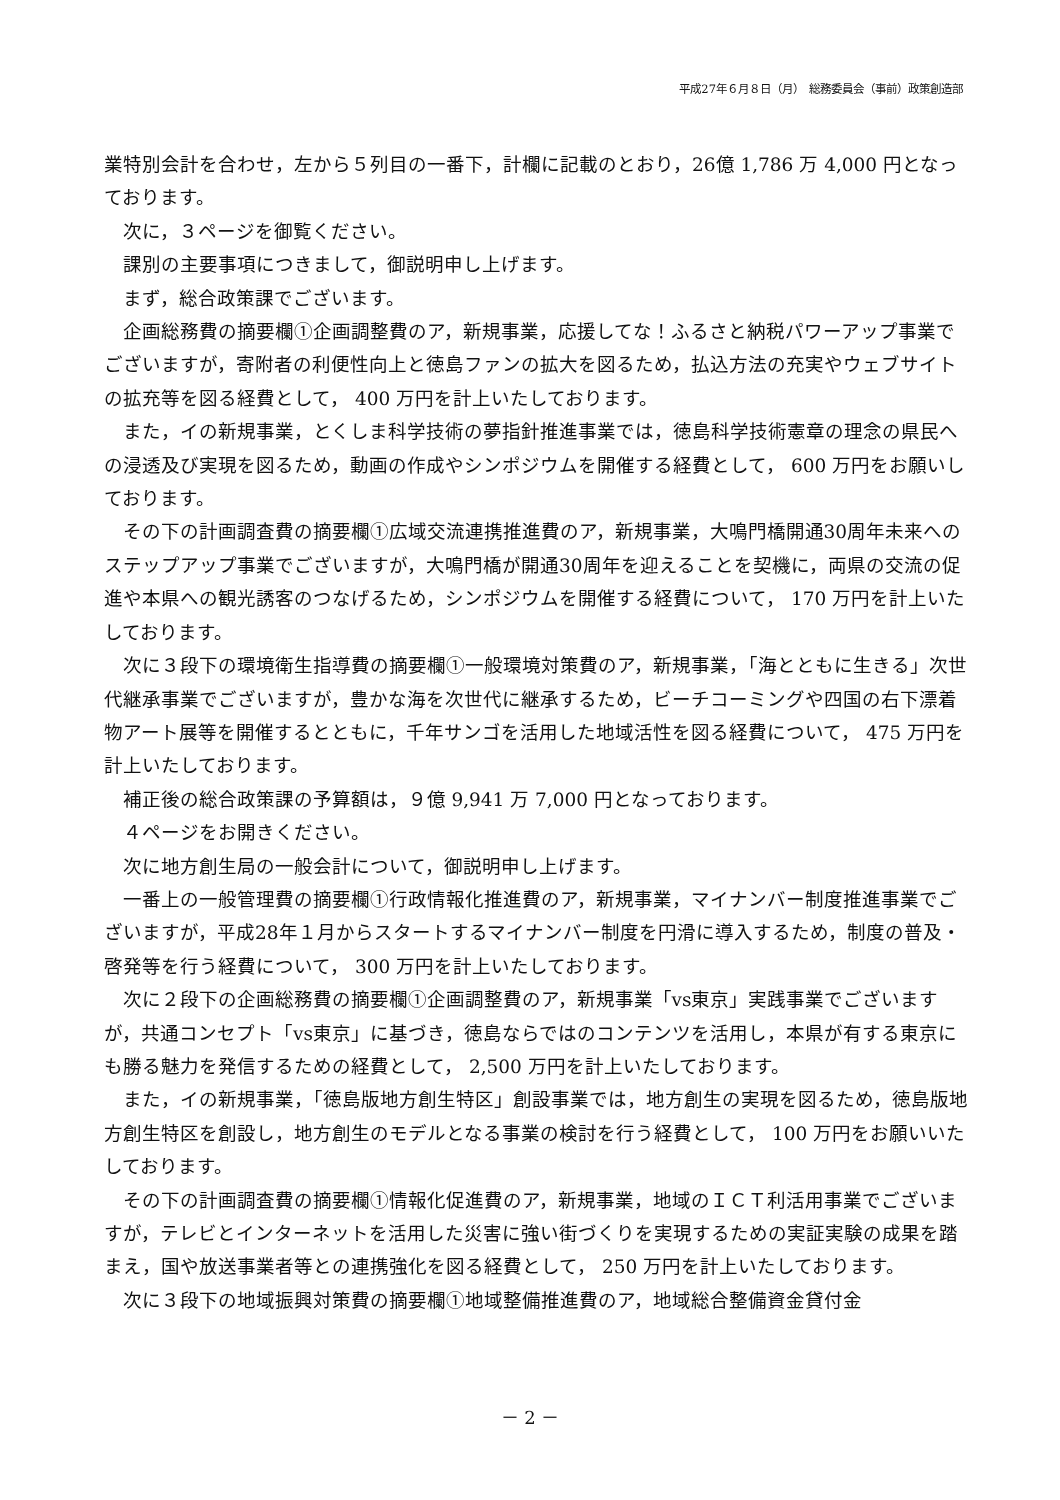平成27年６月８日（月）　総務委員会（事前）政策創造部
業特別会計を合わせ，左から５列目の一番下，計欄に記載のとおり，26億 1,786 万 4,000 円となっております。
次に，３ページを御覧ください。
課別の主要事項につきまして，御説明申し上げます。
まず，総合政策課でございます。
企画総務費の摘要欄①企画調整費のア，新規事業，応援してな！ふるさと納税パワーアップ事業でございますが，寄附者の利便性向上と徳島ファンの拡大を図るため，払込方法の充実やウェブサイトの拡充等を図る経費として， 400 万円を計上いたしております。
また，イの新規事業，とくしま科学技術の夢指針推進事業では，徳島科学技術憲章の理念の県民への浸透及び実現を図るため，動画の作成やシンポジウムを開催する経費として， 600 万円をお願いしております。
その下の計画調査費の摘要欄①広域交流連携推進費のア，新規事業，大鳴門橋開通30周年未来へのステップアップ事業でございますが，大鳴門橋が開通30周年を迎えることを契機に，両県の交流の促進や本県への観光誘客のつなげるため，シンポジウムを開催する経費について， 170 万円を計上いたしております。
次に３段下の環境衛生指導費の摘要欄①一般環境対策費のア，新規事業，「海とともに生きる」次世代継承事業でございますが，豊かな海を次世代に継承するため，ビーチコーミングや四国の右下漂着物アート展等を開催するとともに，千年サンゴを活用した地域活性を図る経費について， 475 万円を計上いたしております。
補正後の総合政策課の予算額は，９億 9,941 万 7,000 円となっております。
４ページをお開きください。
次に地方創生局の一般会計について，御説明申し上げます。
一番上の一般管理費の摘要欄①行政情報化推進費のア，新規事業，マイナンバー制度推進事業でございますが，平成28年１月からスタートするマイナンバー制度を円滑に導入するため，制度の普及・啓発等を行う経費について， 300 万円を計上いたしております。
次に２段下の企画総務費の摘要欄①企画調整費のア，新規事業「vs東京」実践事業でございますが，共通コンセプト「vs東京」に基づき，徳島ならではのコンテンツを活用し，本県が有する東京にも勝る魅力を発信するための経費として， 2,500 万円を計上いたしております。
また，イの新規事業，「徳島版地方創生特区」創設事業では，地方創生の実現を図るため，徳島版地方創生特区を創設し，地方創生のモデルとなる事業の検討を行う経費として， 100 万円をお願いいたしております。
その下の計画調査費の摘要欄①情報化促進費のア，新規事業，地域のＩＣＴ利活用事業でございますが，テレビとインターネットを活用した災害に強い街づくりを実現するための実証実験の成果を踏まえ，国や放送事業者等との連携強化を図る経費として， 250 万円を計上いたしております。
次に３段下の地域振興対策費の摘要欄①地域整備推進費のア，地域総合整備資金貸付金
－ 2 －